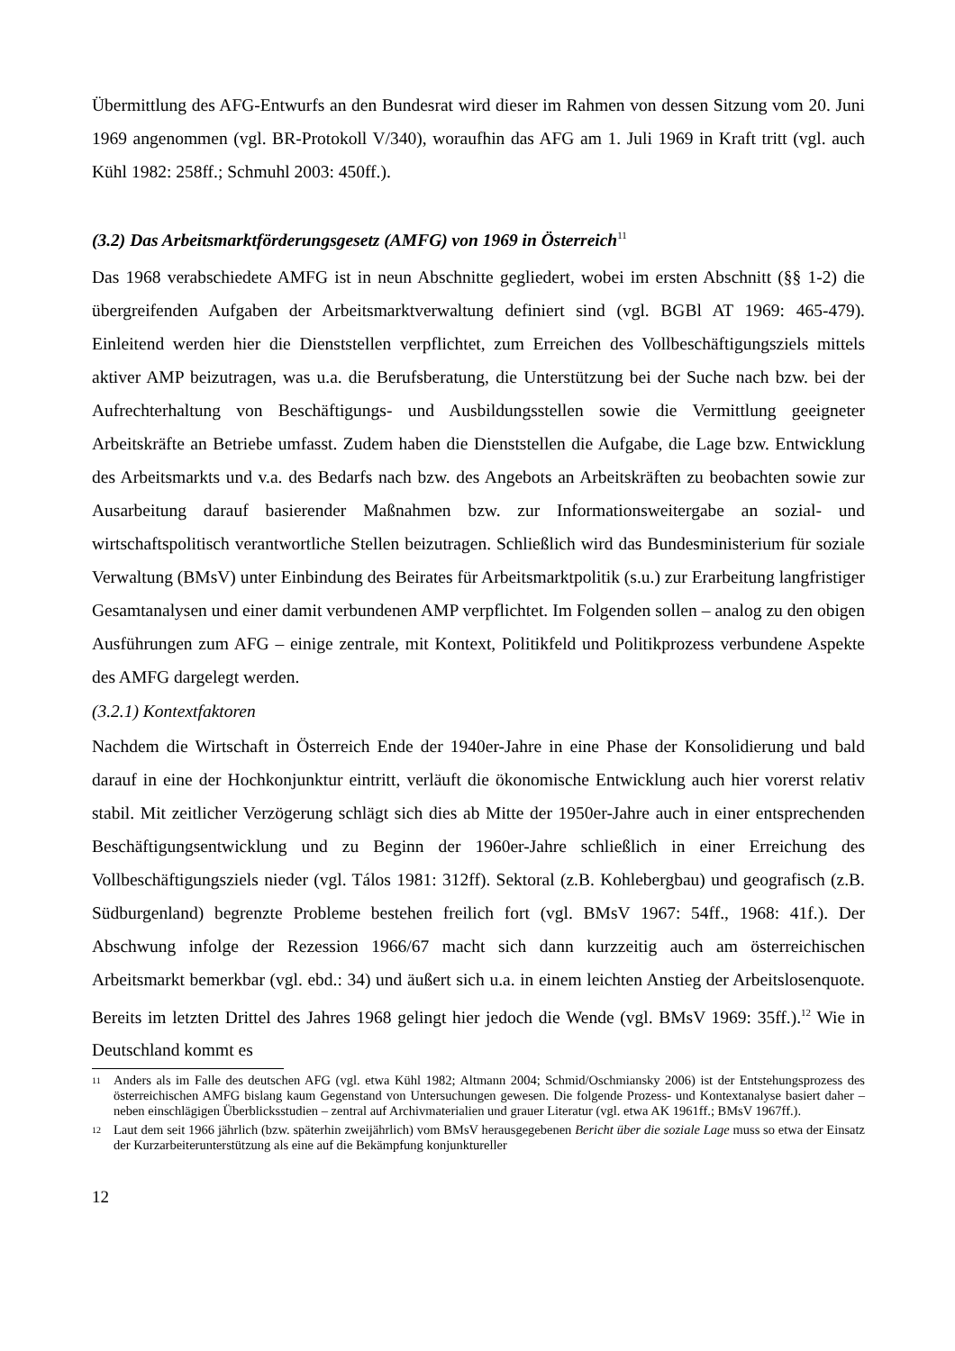Übermittlung des AFG-Entwurfs an den Bundesrat wird dieser im Rahmen von dessen Sitzung vom 20. Juni 1969 angenommen (vgl. BR-Protokoll V/340), woraufhin das AFG am 1. Juli 1969 in Kraft tritt (vgl. auch Kühl 1982: 258ff.; Schmuhl 2003: 450ff.).
(3.2) Das Arbeitsmarktförderungsgesetz (AMFG) von 1969 in Österreich<sup>11</sup>
Das 1968 verabschiedete AMFG ist in neun Abschnitte gegliedert, wobei im ersten Abschnitt (§§ 1-2) die übergreifenden Aufgaben der Arbeitsmarktverwaltung definiert sind (vgl. BGBl AT 1969: 465-479). Einleitend werden hier die Dienststellen verpflichtet, zum Erreichen des Vollbeschäftigungsziels mittels aktiver AMP beizutragen, was u.a. die Berufsberatung, die Unterstützung bei der Suche nach bzw. bei der Aufrechterhaltung von Beschäftigungs- und Ausbildungsstellen sowie die Vermittlung geeigneter Arbeitskräfte an Betriebe umfasst. Zudem haben die Dienststellen die Aufgabe, die Lage bzw. Entwicklung des Arbeitsmarkts und v.a. des Bedarfs nach bzw. des Angebots an Arbeitskräften zu beobachten sowie zur Ausarbeitung darauf basierender Maßnahmen bzw. zur Informationsweitergabe an sozial- und wirtschaftspolitisch verantwortliche Stellen beizutragen. Schließlich wird das Bundesministerium für soziale Verwaltung (BMsV) unter Einbindung des Beirates für Arbeitsmarktpolitik (s.u.) zur Erarbeitung langfristiger Gesamtanalysen und einer damit verbundenen AMP verpflichtet. Im Folgenden sollen – analog zu den obigen Ausführungen zum AFG – einige zentrale, mit Kontext, Politikfeld und Politikprozess verbundene Aspekte des AMFG dargelegt werden.
(3.2.1) Kontextfaktoren
Nachdem die Wirtschaft in Österreich Ende der 1940er-Jahre in eine Phase der Konsolidierung und bald darauf in eine der Hochkonjunktur eintritt, verläuft die ökonomische Entwicklung auch hier vorerst relativ stabil. Mit zeitlicher Verzögerung schlägt sich dies ab Mitte der 1950er-Jahre auch in einer entsprechenden Beschäftigungsentwicklung und zu Beginn der 1960er-Jahre schließlich in einer Erreichung des Vollbeschäftigungsziels nieder (vgl. Tálos 1981: 312ff). Sektoral (z.B. Kohlebergbau) und geografisch (z.B. Südburgenland) begrenzte Probleme bestehen freilich fort (vgl. BMsV 1967: 54ff., 1968: 41f.). Der Abschwung infolge der Rezession 1966/67 macht sich dann kurzzeitig auch am österreichischen Arbeitsmarkt bemerkbar (vgl. ebd.: 34) und äußert sich u.a. in einem leichten Anstieg der Arbeitslosenquote. Bereits im letzten Drittel des Jahres 1968 gelingt hier jedoch die Wende (vgl. BMsV 1969: 35ff.).<sup>12</sup> Wie in Deutschland kommt es
11 Anders als im Falle des deutschen AFG (vgl. etwa Kühl 1982; Altmann 2004; Schmid/Oschmiansky 2006) ist der Entstehungsprozess des österreichischen AMFG bislang kaum Gegenstand von Untersuchungen gewesen. Die folgende Prozess- und Kontextanalyse basiert daher – neben einschlägigen Überblicksstudien – zentral auf Archivmaterialien und grauer Literatur (vgl. etwa AK 1961ff.; BMsV 1967ff.).
12 Laut dem seit 1966 jährlich (bzw. späterhin zweijährlich) vom BMsV herausgegebenen Bericht über die soziale Lage muss so etwa der Einsatz der Kurzarbeiterunterstützung als eine auf die Bekämpfung konjunktureller
12